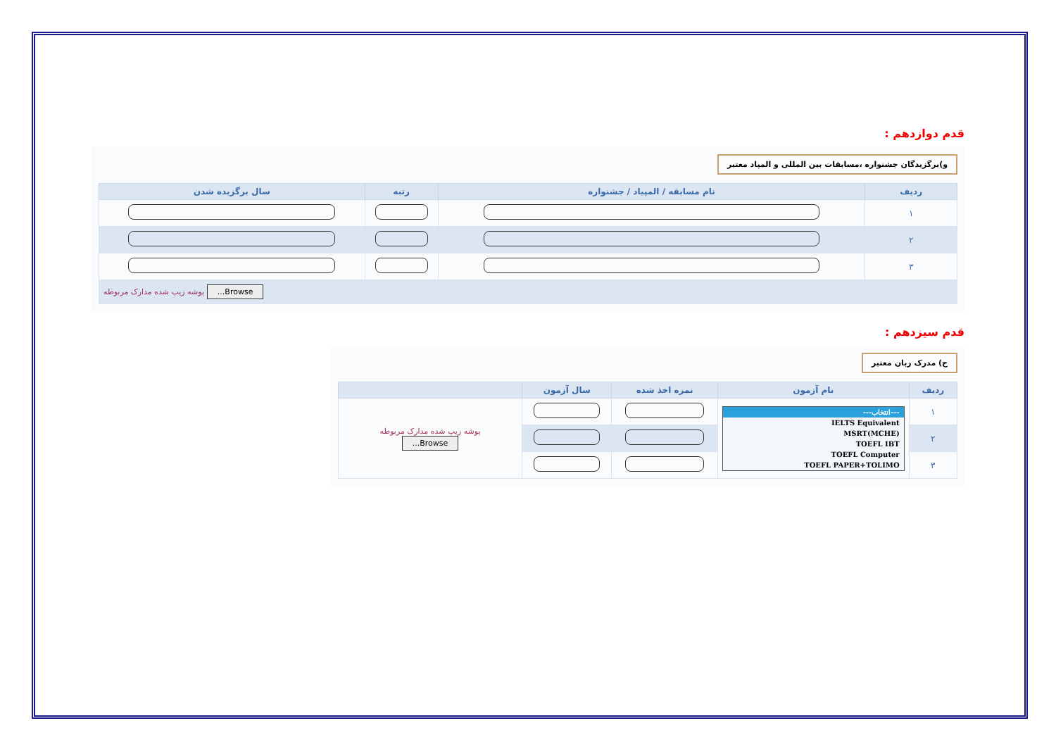قدم دوازدهم :
و)برگزیدگان جشنواره ،مسابقات بین المللی و المپاد معتبر
| ردیف | نام مسابقه / المپیاد / جشنواره | رتبه | سال برگزیده شدن |
| --- | --- | --- | --- |
| ۱ | | | |
| ۲ | | | |
| ۳ | | | |
| Browse... پوشه زیپ شده مدارک مربوطه | | | |
قدم سیزدهم :
ح) مدرک زبان معتبر
| ردیف | نام آزمون | نمره اخذ شده | سال آزمون | |
| --- | --- | --- | --- | --- |
| ۱ | ---انتخاب--- IELTS Equivalent MSRT(MCHE) TOEFL IBT TOEFL Computer TOEFL PAPER+TOLIMO | | | پوشه زیپ شده مدارک مربوطه Browse... |
| ۲ | | | | |
| ۳ | | | | |